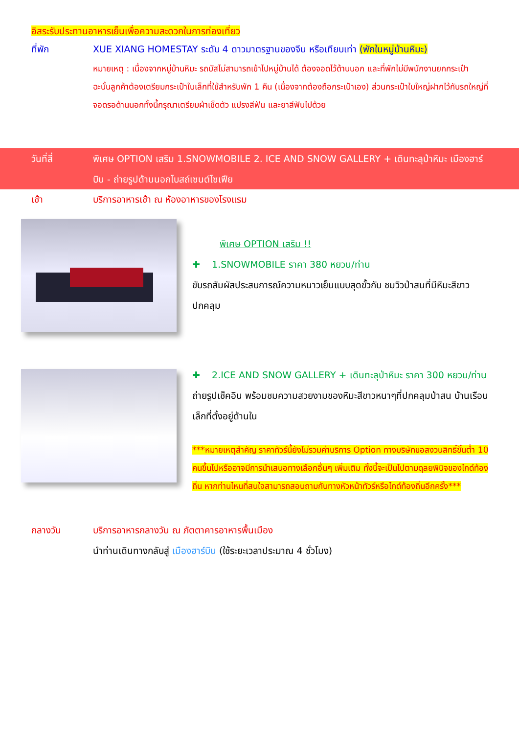อิสระรับประทานอาหารเย็นเพื่อความสะดวกในการท่องเที่ยว
ที่พัก XUE XIANG HOMESTAY ระดับ 4 ดาวมาตรฐานของจีน หรือเทียบเท่า (พักในหมู่บ้านหิมะ)
หมายเหตุ : เนื่องจากหมู่บ้านหิมะ รถบัสไม่สามารถเข้าไปหมู่บ้านได้ ต้องจอดไว้ด้านนอก และที่พักไม่มีพนักงานยกกระเป๋า ฉะนั้นลูกค้าต้องเตรียมกระเป๋าใบเล็กที่ใช้สำหรับพัก 1 คืน (เนื่องจากต้องถือกระเป๋าเอง) ส่วนกระเป๋าใบใหญ่ฝากไว้กับรถใหญ่ที่จอดรอด้านนอกทั้งนี้กรุณาเตรียมผ้าเช็ดตัว แปรงสีฟัน และยาสีฟันไปด้วย
วันที่สี่ พิเศษ OPTION เสริม 1.SNOWMOBILE 2. ICE AND SNOW GALLERY + เดินทะลุป่าหิมะ เมืองฮาร์บิน - ถ่ายรูปด้านนอกโบสถ์เซนต์โซเฟีย
เช้า บริการอาหารเช้า ณ ห้องอาหารของโรงแรม
พิเศษ OPTION เสริม !!
✚ 1.SNOWMOBILE ราคา 380 หยวน/ท่าน
ขับรถสัมผัสประสบการณ์ความหนาวเย็นแบบสุดขั้วกับ ชมวิวป่าสนที่มีหิมะสีขาวปกคลุม
✚ 2.ICE AND SNOW GALLERY + เดินทะลุป่าหิมะ ราคา 300 หยวน/ท่าน
ถ่ายรูปเช็คอิน พร้อมชมความสวยงามของหิมะสีขาวหนาๆที่ปกคลุมป่าสน บ้านเรือนเล็กที่ตั้งอยู่ด้านใน
***หมายเหตุสำคัญ ราคาทัวร์นี้ยังไม่รวมค่าบริการ Option ทางบริษัทขอสงวนสิทธิ์ขั้นต่ำ 10 คนขึ้นไปหรืออาจมีการนำเสนอทางเลือกอื่นๆ เพิ่มเติม ทั้งนี้จะเป็นไปตามดุลยพินิจของไกด์ท้องถิ่น หากท่านไหนที่สนใจสามารถสอบถามกับทางหัวหน้าทัวร์หรือไกด์ท้องถิ่นอีกครั้ง***
กลางวัน บริการอาหารกลางวัน ณ ภัตตาคารอาหารพื้นเมือง
นำท่านเดินทางกลับสู่ เมืองฮาร์บิน (ใช้ระยะเวลาประมาณ 4 ชั่วโมง)